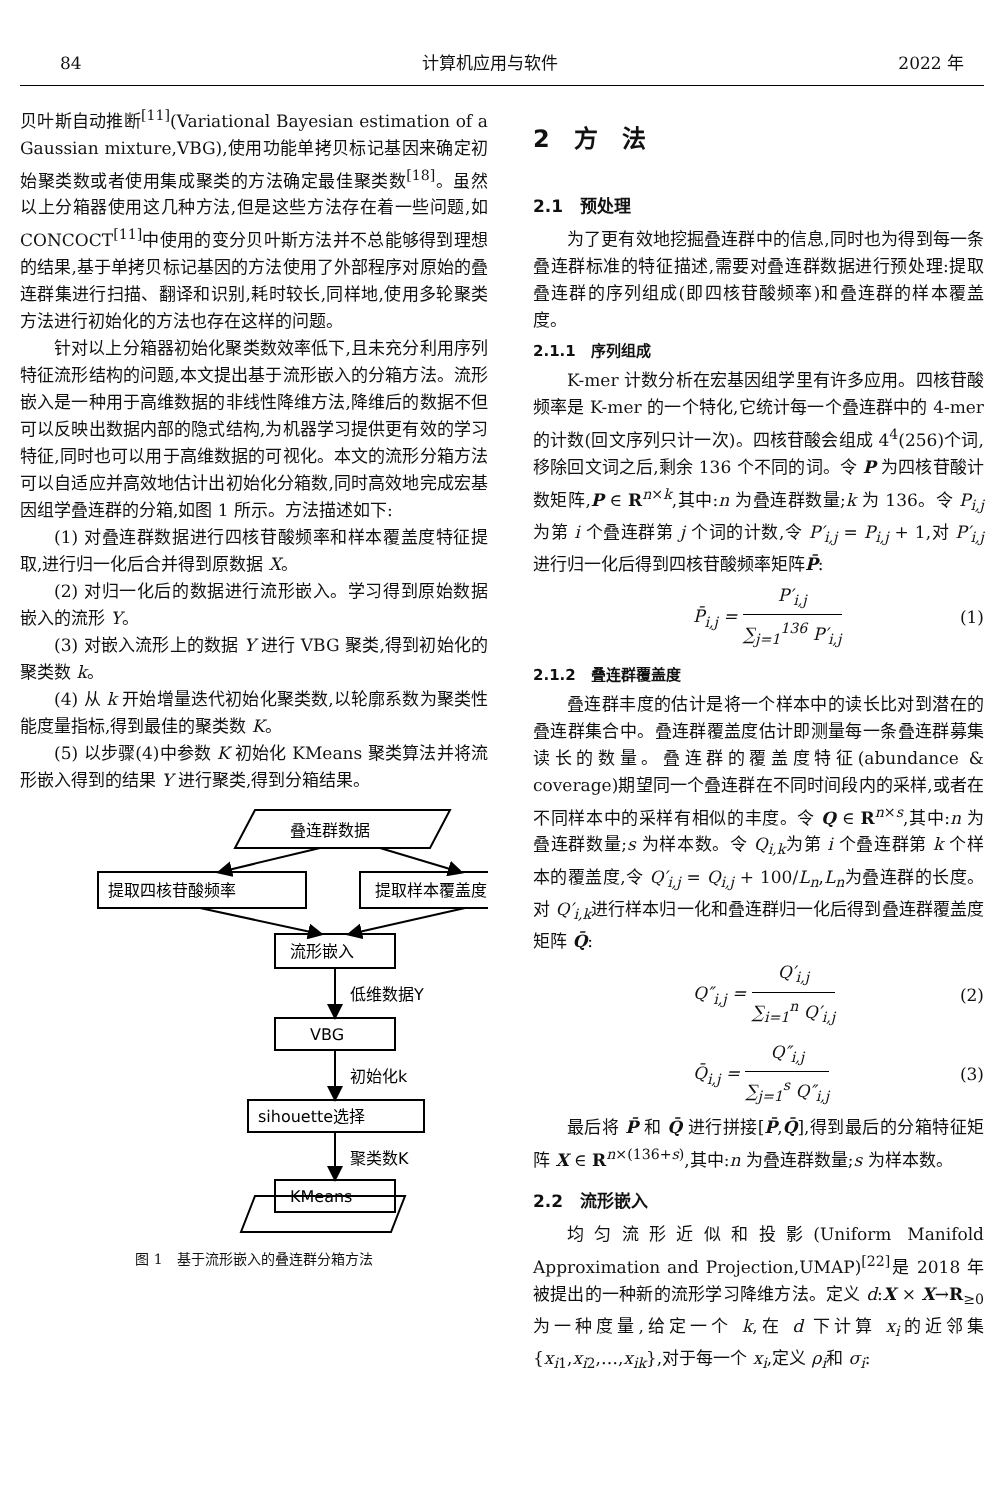84 计算机应用与软件 2022 年
贝叶斯自动推断<sup>[11]</sup>(Variational Bayesian estimation of a Gaussian mixture,VBG),使用功能单拷贝标记基因来确定初始聚类数或者使用集成聚类的方法确定最佳聚类数<sup>[18]</sup>。虽然以上分箱器使用这几种方法,但是这些方法存在着一些问题,如 CONCOCT<sup>[11]</sup>中使用的变分贝叶斯方法并不总能够得到理想的结果,基于单拷贝标记基因的方法使用了外部程序对原始的叠连群集进行扫描、翻译和识别,耗时较长,同样地,使用多轮聚类方法进行初始化的方法也存在这样的问题。
针对以上分箱器初始化聚类数效率低下,且未充分利用序列特征流形结构的问题,本文提出基于流形嵌入的分箱方法。流形嵌入是一种用于高维数据的非线性降维方法,降维后的数据不但可以反映出数据内部的隐式结构,为机器学习提供更有效的学习特征,同时也可以用于高维数据的可视化。本文的流形分箱方法可以自适应并高效地估计出初始化分箱数,同时高效地完成宏基因组学叠连群的分箱,如图 1 所示。方法描述如下:
(1) 对叠连群数据进行四核苷酸频率和样本覆盖度特征提取,进行归一化后合并得到原数据 X。
(2) 对归一化后的数据进行流形嵌入。学习得到原始数据嵌入的流形 Y。
(3) 对嵌入流形上的数据 Y 进行 VBG 聚类,得到初始化的聚类数 k。
(4) 从 k 开始增量迭代初始化聚类数,以轮廓系数为聚类性能度量指标,得到最佳的聚类数 K。
(5) 以步骤(4)中参数 K 初始化 KMeans 聚类算法并将流形嵌入得到的结果 Y 进行聚类,得到分箱结果。
叠连群数据
提取四核苷酸频率
提取样本覆盖度
流形嵌入
低维数据Y
VBG
初始化k
sihouette选择
聚类数K
KMeans
图 1　基于流形嵌入的叠连群分箱方法
2　方　法
2.1　预处理
为了更有效地挖掘叠连群中的信息,同时也为得到每一条叠连群标准的特征描述,需要对叠连群数据进行预处理:提取叠连群的序列组成(即四核苷酸频率)和叠连群的样本覆盖度。
2.1.1　序列组成
K-mer 计数分析在宏基因组学里有许多应用。四核苷酸频率是 K-mer 的一个特化,它统计每一个叠连群中的 4-mer 的计数(回文序列只计一次)。四核苷酸会组成 4<sup>4</sup>(256)个词,移除回文词之后,剩余 136 个不同的词。令 P 为四核苷酸计数矩阵,P ∈ R<sup>n×k</sup>,其中:n 为叠连群数量;k 为 136。令 P<sub>i,j</sub>为第 i 个叠连群第 j 个词的计数,令 P′<sub>i,j</sub> = P<sub>i,j</sub> + 1,对 P′<sub>i,j</sub>进行归一化后得到四核苷酸频率矩阵P̄:
P̄<sub>i,j</sub> = P′<sub>i,j</sub> ∑<sub>j=1</sub><sup>136</sup> P′<sub>i,j</sub> (1)
2.1.2　叠连群覆盖度
叠连群丰度的估计是将一个样本中的读长比对到潜在的叠连群集合中。叠连群覆盖度估计即测量每一条叠连群募集读长的数量。叠连群的覆盖度特征(abundance & coverage)期望同一个叠连群在不同时间段内的采样,或者在不同样本中的采样有相似的丰度。令 Q ∈ R<sup>n×s</sup>,其中:n 为叠连群数量;s 为样本数。令 Q<sub>i,k</sub>为第 i 个叠连群第 k 个样本的覆盖度,令 Q′<sub>i,j</sub> = Q<sub>i,j</sub> + 100/L<sub>n</sub>,L<sub>n</sub>为叠连群的长度。对 Q′<sub>i,k</sub>进行样本归一化和叠连群归一化后得到叠连群覆盖度矩阵 Q̄:
Q″<sub>i,j</sub> = Q′<sub>i,j</sub> ∑<sub>i=1</sub><sup>n</sup> Q′<sub>i,j</sub> (2)
Q̄<sub>i,j</sub> = Q″<sub>i,j</sub> ∑<sub>j=1</sub><sup>s</sup> Q″<sub>i,j</sub> (3)
最后将 P̄ 和 Q̄ 进行拼接[P̄,Q̄],得到最后的分箱特征矩阵 X ∈ R<sup>n×(136+s)</sup>,其中:n 为叠连群数量;s 为样本数。
2.2　流形嵌入
均匀流形近似和投影(Uniform Manifold Approximation and Projection,UMAP)<sup>[22]</sup>是 2018 年被提出的一种新的流形学习降维方法。定义 d:X × X→R<sub>≥0</sub>为一种度量,给定一个 k,在 d 下计算 x<sub>i</sub>的近邻集{x<sub>i1</sub>,x<sub>i2</sub>,…,x<sub>ik</sub>},对于每一个 x<sub>i</sub>,定义 ρ<sub>i</sub>和 σ<sub>i</sub>: